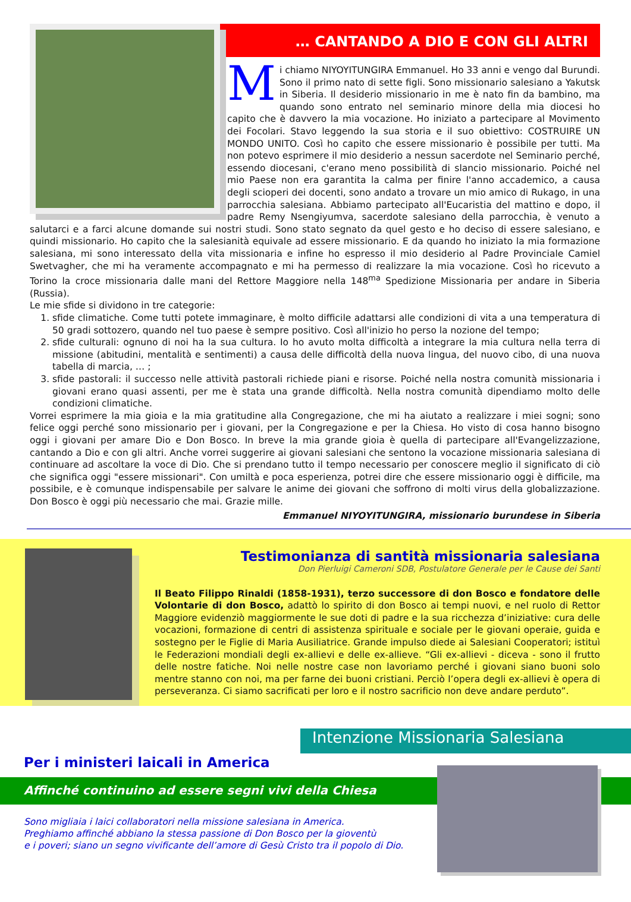… CANTANDO A DIO E CON GLI ALTRI
Mi chiamo NIYOYITUNGIRA Emmanuel. Ho 33 anni e vengo dal Burundi. Sono il primo nato di sette figli. Sono missionario salesiano a Yakutsk in Siberia. Il desiderio missionario in me è nato fin da bambino, ma quando sono entrato nel seminario minore della mia diocesi ho capito che è davvero la mia vocazione. Ho iniziato a partecipare al Movimento dei Focolari. Stavo leggendo la sua storia e il suo obiettivo: COSTRUIRE UN MONDO UNITO. Così ho capito che essere missionario è possibile per tutti. Ma non potevo esprimere il mio desiderio a nessun sacerdote nel Seminario perché, essendo diocesani, c'erano meno possibilità di slancio missionario. Poiché nel mio Paese non era garantita la calma per finire l'anno accademico, a causa degli scioperi dei docenti, sono andato a trovare un mio amico di Rukago, in una parrocchia salesiana. Abbiamo partecipato all'Eucaristia del mattino e dopo, il padre Remy Nsengiyumva, sacerdote salesiano della parrocchia, è venuto a salutarci e a farci alcune domande sui nostri studi. Sono stato segnato da quel gesto e ho deciso di essere salesiano, e quindi missionario. Ho capito che la salesianità equivale ad essere missionario. E da quando ho iniziato la mia formazione salesiana, mi sono interessato della vita missionaria e infine ho espresso il mio desiderio al Padre Provinciale Camiel Swetvagher, che mi ha veramente accompagnato e mi ha permesso di realizzare la mia vocazione. Così ho ricevuto a Torino la croce missionaria dalle mani del Rettore Maggiore nella 148<sup>ma</sup> Spedizione Missionaria per andare in Siberia (Russia).
Le mie sfide si dividono in tre categorie:
1. sfide climatiche. Come tutti potete immaginare, è molto difficile adattarsi alle condizioni di vita a una temperatura di 50 gradi sottozero, quando nel tuo paese è sempre positivo. Così all'inizio ho perso la nozione del tempo;
2. sfide culturali: ognuno di noi ha la sua cultura. Io ho avuto molta difficoltà a integrare la mia cultura nella terra di missione (abitudini, mentalità e sentimenti) a causa delle difficoltà della nuova lingua, del nuovo cibo, di una nuova tabella di marcia, … ;
3. sfide pastorali: il successo nelle attività pastorali richiede piani e risorse. Poiché nella nostra comunità missionaria i giovani erano quasi assenti, per me è stata una grande difficoltà. Nella nostra comunità dipendiamo molto delle condizioni climatiche.
Vorrei esprimere la mia gioia e la mia gratitudine alla Congregazione, che mi ha aiutato a realizzare i miei sogni; sono felice oggi perché sono missionario per i giovani, per la Congregazione e per la Chiesa. Ho visto di cosa hanno bisogno oggi i giovani per amare Dio e Don Bosco. In breve la mia grande gioia è quella di partecipare all'Evangelizzazione, cantando a Dio e con gli altri. Anche vorrei suggerire ai giovani salesiani che sentono la vocazione missionaria salesiana di continuare ad ascoltare la voce di Dio. Che si prendano tutto il tempo necessario per conoscere meglio il significato di ciò che significa oggi "essere missionari". Con umiltà e poca esperienza, potrei dire che essere missionario oggi è difficile, ma possibile, e è comunque indispensabile per salvare le anime dei giovani che soffrono di molti virus della globalizzazione. Don Bosco è oggi più necessario che mai. Grazie mille.
Emmanuel NIYOYITUNGIRA, missionario burundese in Siberia
Testimonianza di santità missionaria salesiana
Don Pierluigi Cameroni SDB, Postulatore Generale per le Cause dei Santi
Il Beato Filippo Rinaldi (1858-1931), terzo successore di don Bosco e fondatore delle Volontarie di don Bosco, adattò lo spirito di don Bosco ai tempi nuovi, e nel ruolo di Rettor Maggiore evidenziò maggiormente le sue doti di padre e la sua ricchezza d’iniziative: cura delle vocazioni, formazione di centri di assistenza spirituale e sociale per le giovani operaie, guida e sostegno per le Figlie di Maria Ausiliatrice. Grande impulso diede ai Salesiani Cooperatori; istituì le Federazioni mondiali degli ex-allievi e delle ex-allieve. “Gli ex-allievi - diceva - sono il frutto delle nostre fatiche. Noi nelle nostre case non lavoriamo perché i giovani siano buoni solo mentre stanno con noi, ma per farne dei buoni cristiani. Perciò l’opera degli ex-allievi è opera di perseveranza. Ci siamo sacrificati per loro e il nostro sacrificio non deve andare perduto”.
Intenzione Missionaria Salesiana
Per i ministeri laicali in America
Affinché continuino ad essere segni vivi della Chiesa
Sono migliaia i laici collaboratori nella missione salesiana in America.
Preghiamo affinché abbiano la stessa passione di Don Bosco per la gioventù
e i poveri; siano un segno vivificante dell’amore di Gesù Cristo tra il popolo di Dio.